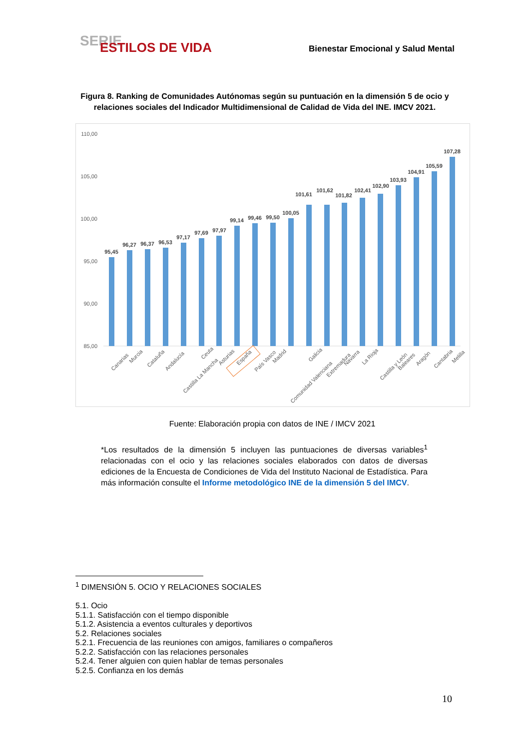SERIE
ESTILOS DE VIDA
Bienestar Emocional y Salud Mental
Figura 8. Ranking de Comunidades Autónomas según su puntuación en la dimensión 5 de ocio y relaciones sociales del Indicador Multidimensional de Calidad de Vida del INE. IMCV 2021.
110,00
105,00
100,00
95,00
90,00
85,00
95,45
96,27
96,37
96,53
97,17
97,69
97,97
99,14
99,46
99,50
100,05
101,61
101,62
101,82
102,41
102,90
103,93
104,91
105,59
107,28
Canarias
Murcia
Cataluña
Andalucía
Castilla La Mancha
Ceuta
Asturias
España
País Vasco
Madrid
Comunidad Valenciana
Galicia
Extremadura
Navarra
La Rioja
Castilla y León
Baleares
Aragón
Cantabria
Melilla
Fuente: Elaboración propia con datos de INE / IMCV 2021
*Los resultados de la dimensión 5 incluyen las puntuaciones de diversas variables<sup>1</sup> relacionadas con el ocio y las relaciones sociales elaborados con datos de diversas ediciones de la Encuesta de Condiciones de Vida del Instituto Nacional de Estadística. Para más información consulte el Informe metodológico INE de la dimensión 5 del IMCV.
<sup>1</sup> DIMENSIÓN 5. OCIO Y RELACIONES SOCIALES
5.1. Ocio
5.1.1. Satisfacción con el tiempo disponible
5.1.2. Asistencia a eventos culturales y deportivos
5.2. Relaciones sociales
5.2.1. Frecuencia de las reuniones con amigos, familiares o compañeros
5.2.2. Satisfacción con las relaciones personales
5.2.4. Tener alguien con quien hablar de temas personales
5.2.5. Confianza en los demás
10